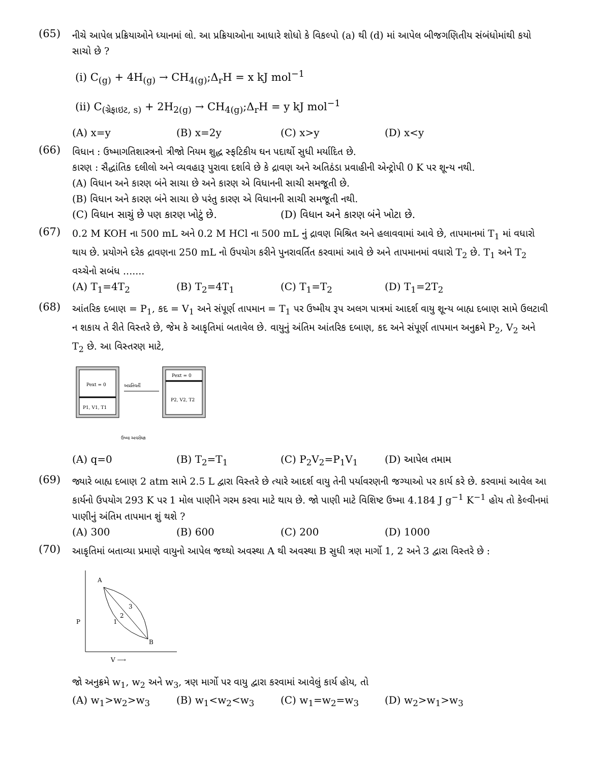(65)
નીચે આપેલ પ્રક્રિયાઓને ધ્યાનમાં લો. આ પ્રક્રિયાઓના આધારે શોધો કે વિકલ્પો (a) થી (d) માં આપેલ બીજગણિતીય સંબંધોમાંથી કયો સાચો છે ?
(i) C<sub>(g)</sub> + 4H<sub>(g)</sub> → CH<sub>4(g)</sub>;Δ<sub>r</sub>H = x kJ mol<sup>−1</sup>
(ii) C<sub>(ગ્રેફાઇટ, s)</sub> + 2H<sub>2(g)</sub> → CH<sub>4(g)</sub>;Δ<sub>r</sub>H = y kJ mol<sup>−1</sup>
(A) x=y (B) x=2y (C) x>y (D) x<y
(66)
વિધાન : ઉષ્માગતિશાસ્ત્રનો ત્રીજો નિયમ શુદ્ધ સ્ફટિકીય ઘન પદાર્થો સુધી મર્યાદિત છે.
કારણ : સૈદ્ધાંતિક દલીલો અને વ્યવહારૂ પુરાવા દર્શાવે છે કે દ્રાવણ અને અતિઠંડા પ્રવાહીની એન્ટ્રોપી 0 K પર શૂન્ય નથી.
(A) વિધાન અને કારણ બંને સાચા છે અને કારણ એ વિધાનની સાચી સમજૂતી છે.
(B) વિધાન અને કારણ બંને સાચા છે પરંતુ કારણ એ વિધાનની સાચી સમજૂતી નથી.
(C) વિધાન સાચું છે પણ કારણ ખોટું છે. (D) વિધાન અને કારણ બંને ખોટા છે.
(67)
0.2 M KOH ના 500 mL અને 0.2 M HCl ના 500 mL નું દ્રાવણ મિશ્રિત અને હલાવવામાં આવે છે, તાપમાનમાં T<sub>1</sub> માં વધારો થાય છે. પ્રયોગને દરેક દ્રાવણના 250 mL નો ઉપયોગ કરીને પુનરાવર્તિત કરવામાં આવે છે અને તાપમાનમાં વધારો T<sub>2</sub> છે. T<sub>1</sub> અને T<sub>2</sub> વચ્ચેનો સબંધ .......
(A) T<sub>1</sub>=4T<sub>2</sub> (B) T<sub>2</sub>=4T<sub>1</sub> (C) T<sub>1</sub>=T<sub>2</sub> (D) T<sub>1</sub>=2T<sub>2</sub>
(68)
આંતરિક દબાણ = P<sub>1</sub>, કદ = V<sub>1</sub> અને સંપૂર્ણ તાપમાન = T<sub>1</sub> પર ઉષ્મીય રૂપ અલગ પાત્રમાં આદર્શ વાયુ શૂન્ય બાહ્ય દબાણ સામે ઉલટાવી ન શકાય તે રીતે વિસ્તરે છે, જેમ કે આકૃતિમાં બતાવેલ છે. વાયુનું અંતિમ આંતરિક દબાણ, કદ અને સંપૂર્ણ તાપમાન અનુક્રમે P<sub>2</sub>, V<sub>2</sub> અને T<sub>2</sub> છે. આ વિસ્તરણ માટે,
Pext = 0
P1, V1, T1
અપ્રતિવર્તી
Pext = 0
P2, V2, T2
ઉષ્મા અવરોધક
(A) q=0 (B) T<sub>2</sub>=T<sub>1</sub> (C) P<sub>2</sub>V<sub>2</sub>=P<sub>1</sub>V<sub>1</sub> (D) આપેલ તમામ
(69)
જ્યારે બાહ્ય દબાણ 2 atm સામે 2.5 L દ્વારા વિસ્તરે છે ત્યારે આદર્શ વાયુ તેની પર્યાવરણની જગ્યાઓ પર કાર્ય કરે છે. કરવામાં આવેલ આ કાર્યનો ઉપયોગ 293 K પર 1 મોલ પાણીને ગરમ કરવા માટે થાય છે. જો પાણી માટે વિશિષ્ટ ઉષ્મા 4.184 J g<sup>−1</sup> K<sup>−1</sup> હોય તો કેલ્વીનમાં પાણીનું અંતિમ તાપમાન શું થશે ?
(A) 300 (B) 600 (C) 200 (D) 1000
(70)
આકૃતિમાં બતાવ્યા પ્રમાણે વાયુનો આપેલ જથ્થો અવસ્થા A થી અવસ્થા B સુધી ત્રણ માર્ગો 1, 2 અને 3 દ્વારા વિસ્તરે છે :
A
B
P
1
2
3
V ⟶
જો અનુક્રમે w<sub>1</sub>, w<sub>2</sub> અને w<sub>3</sub>, ત્રણ માર્ગો પર વાયુ દ્વારા કરવામાં આવેલું કાર્ય હોય, તો
(A) w<sub>1</sub>>w<sub>2</sub>>w<sub>3</sub> (B) w<sub>1</sub><w<sub>2</sub><w<sub>3</sub> (C) w<sub>1</sub>=w<sub>2</sub>=w<sub>3</sub> (D) w<sub>2</sub>>w<sub>1</sub>>w<sub>3</sub>